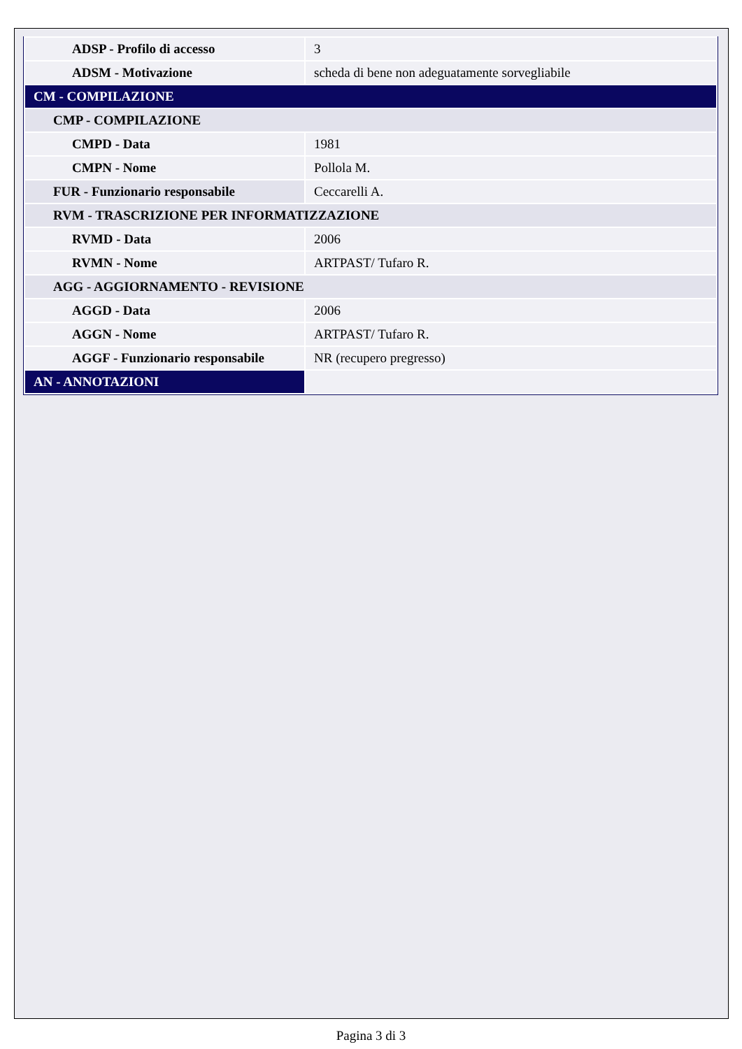| ADSP - Profilo di accesso | 3 |
| ADSM - Motivazione | scheda di bene non adeguatamente sorvegliabile |
| CM - COMPILAZIONE | |
| CMP - COMPILAZIONE | |
| CMPD - Data | 1981 |
| CMPN - Nome | Pollola M. |
| FUR - Funzionario responsabile | Ceccarelli A. |
| RVM - TRASCRIZIONE PER INFORMATIZZAZIONE | |
| RVMD - Data | 2006 |
| RVMN - Nome | ARTPAST/ Tufaro R. |
| AGG - AGGIORNAMENTO - REVISIONE | |
| AGGD - Data | 2006 |
| AGGN - Nome | ARTPAST/ Tufaro R. |
| AGGF - Funzionario responsabile | NR (recupero pregresso) |
| AN - ANNOTAZIONI | |
Pagina 3 di 3